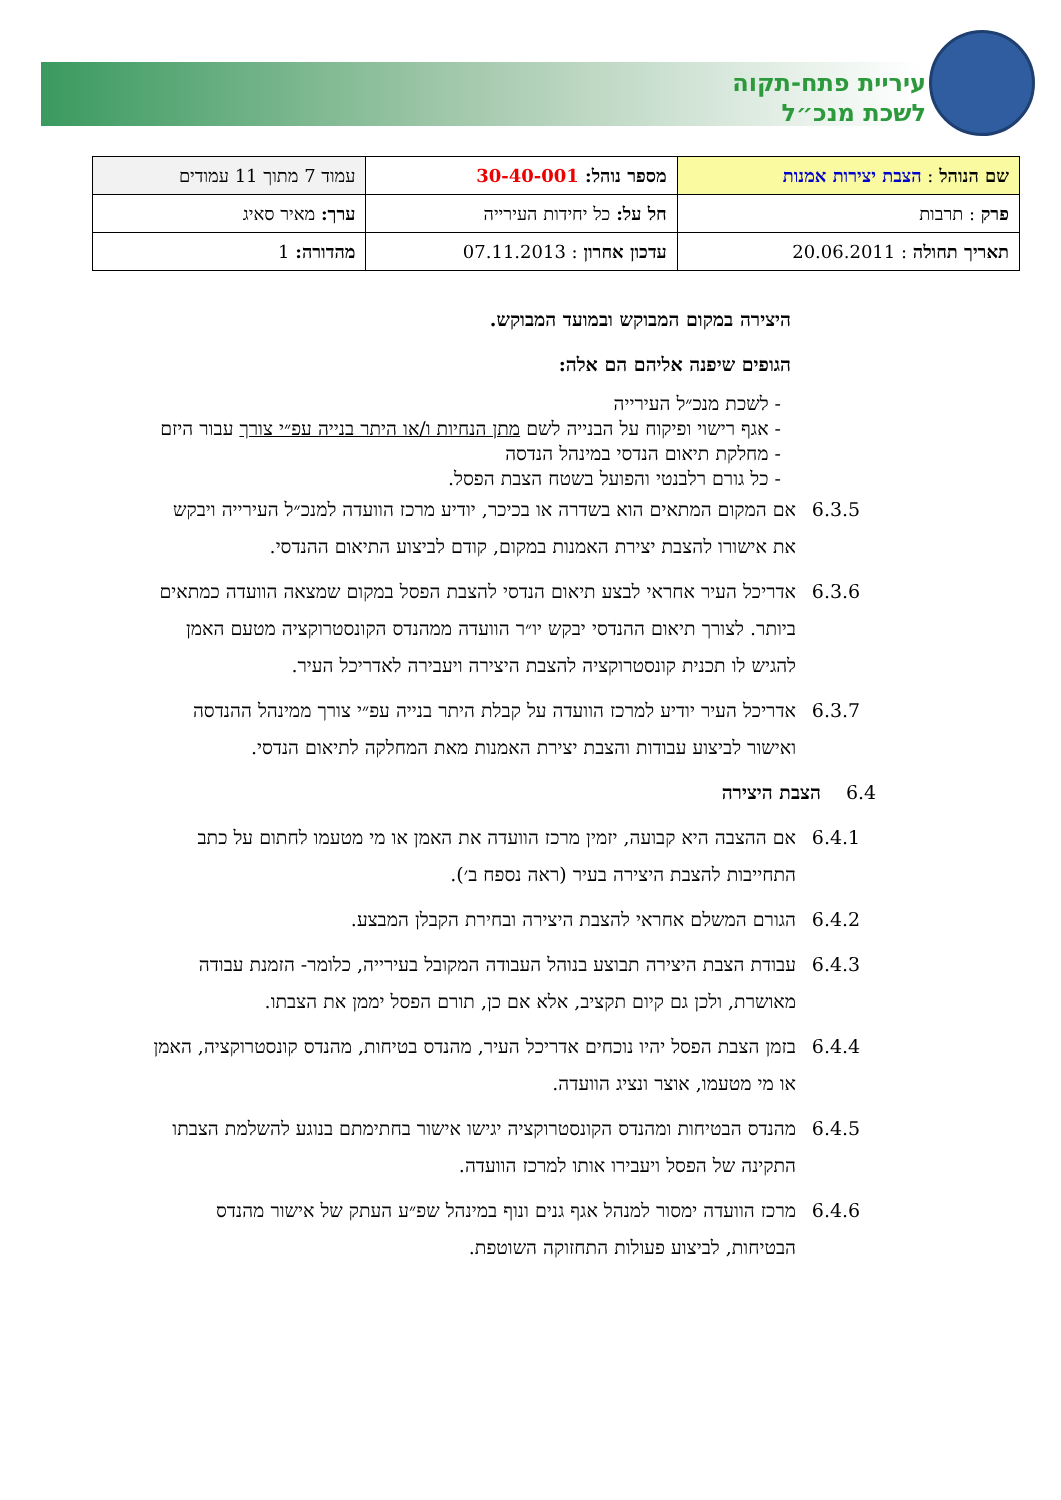עיריית פתח-תקוה
לשכת מנכ״ל
| שם הנוהל : הצבת יצירות אמנות | מספר נוהל: 30-40-001 | עמוד 7 מתוך 11 עמודים |
| פרק : תרבות | חל על: כל יחידות העירייה | ערך: מאיר סאיג |
| תאריך תחולה : 20.06.2011 | עדכון אחרון : 07.11.2013 | מהדורה: 1 |
היצירה במקום המבוקש ובמועד המבוקש.
הגופים שיפנה אליהם הם אלה:
- לשכת מנכ״ל העירייה
- אגף רישוי ופיקוח על הבנייה לשם מתן הנחיות ו/או היתר בנייה עפ״י צורך עבור היזם
- מחלקת תיאום הנדסי במינהל הנדסה
- כל גורם רלבנטי והפועל בשטח הצבת הפסל.
6.3.5 אם המקום המתאים הוא בשדרה או בכיכר, יודיע מרכז הוועדה למנכ״ל העירייה ויבקש את אישורו להצבת יצירת האמנות במקום, קודם לביצוע התיאום ההנדסי.
6.3.6 אדריכל העיר אחראי לבצע תיאום הנדסי להצבת הפסל במקום שמצאה הוועדה כמתאים ביותר. לצורך תיאום ההנדסי יבקש יו״ר הוועדה ממהנדס הקונסטרוקציה מטעם האמן להגיש לו תכנית קונסטרוקציה להצבת היצירה ויעבירה לאדריכל העיר.
6.3.7 אדריכל העיר יודיע למרכז הוועדה על קבלת היתר בנייה עפ״י צורך ממינהל ההנדסה ואישור לביצוע עבודות והצבת יצירת האמנות מאת המחלקה לתיאום הנדסי.
6.4 הצבת היצירה
6.4.1 אם ההצבה היא קבועה, יזמין מרכז הוועדה את האמן או מי מטעמו לחתום על כתב התחייבות להצבת היצירה בעיר (ראה נספח ב׳).
6.4.2 הגורם המשלם אחראי להצבת היצירה ובחירת הקבלן המבצע.
6.4.3 עבודת הצבת היצירה תבוצע בנוהל העבודה המקובל בעירייה, כלומר- הזמנת עבודה מאושרת, ולכן גם קיום תקציב, אלא אם כן, תורם הפסל יממן את הצבתו.
6.4.4 בזמן הצבת הפסל יהיו נוכחים אדריכל העיר, מהנדס בטיחות, מהנדס קונסטרוקציה, האמן או מי מטעמו, אוצר ונציג הוועדה.
6.4.5 מהנדס הבטיחות ומהנדס הקונסטרוקציה יגישו אישור בחתימתם בנוגע להשלמת הצבתו התקינה של הפסל ויעבירו אותו למרכז הוועדה.
6.4.6 מרכז הוועדה ימסור למנהל אגף גנים ונוף במינהל שפ״ע העתק של אישור מהנדס הבטיחות, לביצוע פעולות התחזוקה השוטפת.